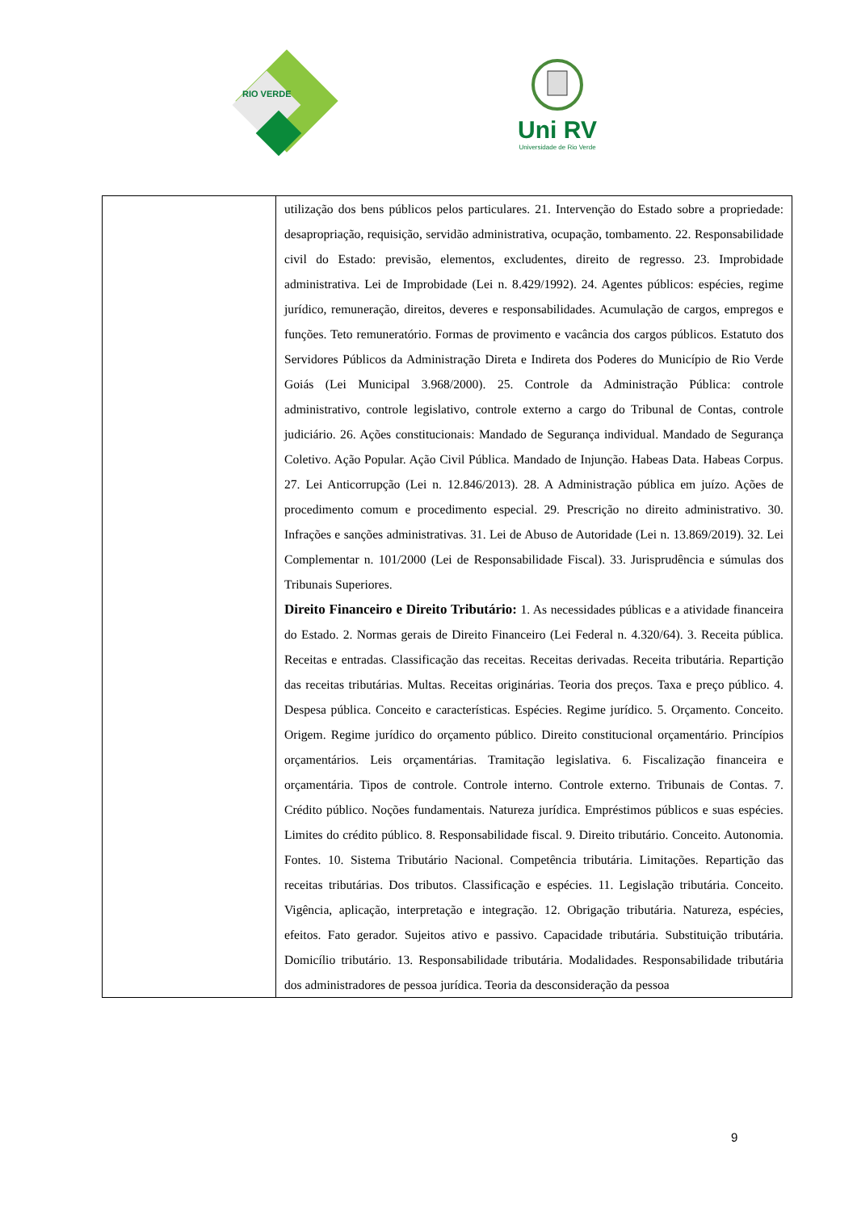RIO VERDE
Uni RV
Universidade de Rio Verde
| | utilização dos bens públicos pelos particulares. 21. Intervenção do Estado sobre a propriedade: desapropriação, requisição, servidão administrativa, ocupação, tombamento. 22. Responsabilidade civil do Estado: previsão, elementos, excludentes, direito de regresso. 23. Improbidade administrativa. Lei de Improbidade (Lei n. 8.429/1992). 24. Agentes públicos: espécies, regime jurídico, remuneração, direitos, deveres e responsabilidades. Acumulação de cargos, empregos e funções. Teto remuneratório. Formas de provimento e vacância dos cargos públicos. Estatuto dos Servidores Públicos da Administração Direta e Indireta dos Poderes do Município de Rio Verde Goiás (Lei Municipal 3.968/2000). 25. Controle da Administração Pública: controle administrativo, controle legislativo, controle externo a cargo do Tribunal de Contas, controle judiciário. 26. Ações constitucionais: Mandado de Segurança individual. Mandado de Segurança Coletivo. Ação Popular. Ação Civil Pública. Mandado de Injunção. Habeas Data. Habeas Corpus. 27. Lei Anticorrupção (Lei n. 12.846/2013). 28. A Administração pública em juízo. Ações de procedimento comum e procedimento especial. 29. Prescrição no direito administrativo. 30. Infrações e sanções administrativas. 31. Lei de Abuso de Autoridade (Lei n. 13.869/2019). 32. Lei Complementar n. 101/2000 (Lei de Responsabilidade Fiscal). 33. Jurisprudência e súmulas dos Tribunais Superiores. Direito Financeiro e Direito Tributário: 1. As necessidades públicas e a atividade financeira do Estado. 2. Normas gerais de Direito Financeiro (Lei Federal n. 4.320/64). 3. Receita pública. Receitas e entradas. Classificação das receitas. Receitas derivadas. Receita tributária. Repartição das receitas tributárias. Multas. Receitas originárias. Teoria dos preços. Taxa e preço público. 4. Despesa pública. Conceito e características. Espécies. Regime jurídico. 5. Orçamento. Conceito. Origem. Regime jurídico do orçamento público. Direito constitucional orçamentário. Princípios orçamentários. Leis orçamentárias. Tramitação legislativa. 6. Fiscalização financeira e orçamentária. Tipos de controle. Controle interno. Controle externo. Tribunais de Contas. 7. Crédito público. Noções fundamentais. Natureza jurídica. Empréstimos públicos e suas espécies. Limites do crédito público. 8. Responsabilidade fiscal. 9. Direito tributário. Conceito. Autonomia. Fontes. 10. Sistema Tributário Nacional. Competência tributária. Limitações. Repartição das receitas tributárias. Dos tributos. Classificação e espécies. 11. Legislação tributária. Conceito. Vigência, aplicação, interpretação e integração. 12. Obrigação tributária. Natureza, espécies, efeitos. Fato gerador. Sujeitos ativo e passivo. Capacidade tributária. Substituição tributária. Domicílio tributário. 13. Responsabilidade tributária. Modalidades. Responsabilidade tributária dos administradores de pessoa jurídica. Teoria da desconsideração da pessoa |
9